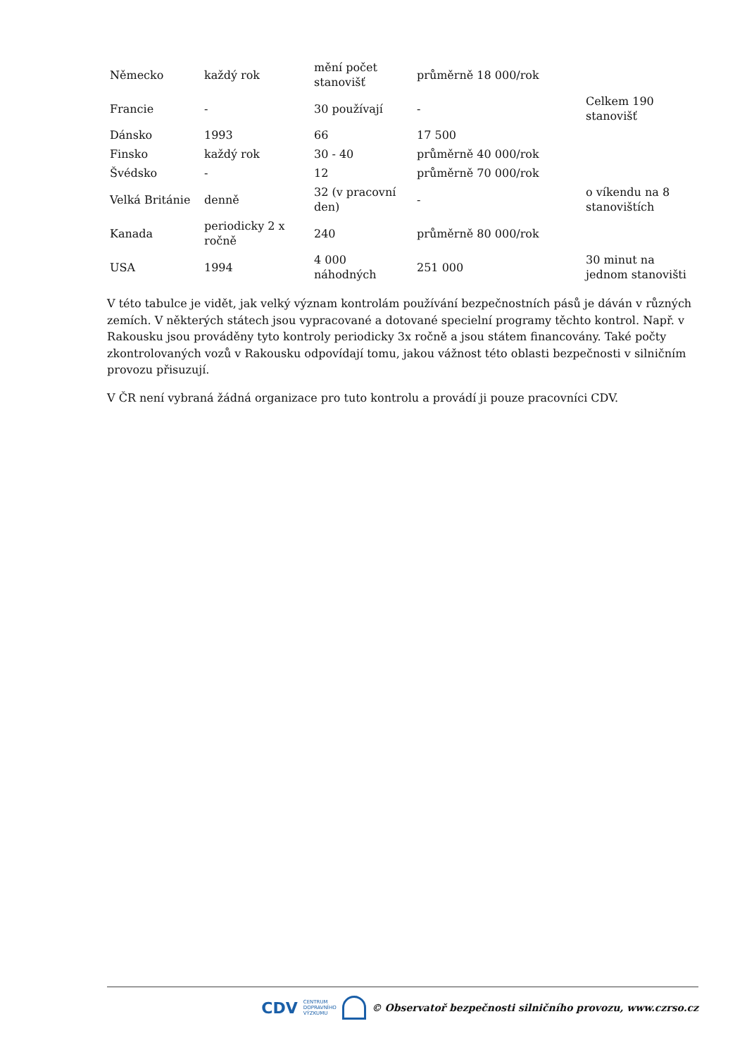| Německo | každý rok | mění počet stanovišť | průměrně 18 000/rok | |
| Francie | - | 30 používají | - | Celkem 190 stanovišť |
| Dánsko | 1993 | 66 | 17 500 | |
| Finsko | každý rok | 30 - 40 | průměrně 40 000/rok | |
| Švédsko | - | 12 | průměrně 70 000/rok | |
| Velká Británie | denně | 32 (v pracovní den) | - | o víkendu na 8 stanovištích |
| Kanada | periodicky 2 x ročně | 240 | průměrně 80 000/rok | |
| USA | 1994 | 4 000 náhodných | 251 000 | 30 minut na jednom stanovišti |
V této tabulce je vidět, jak velký význam kontrolám používání bezpečnostních pásů je dáván v různých zemích. V některých státech jsou vypracované a dotované specielní programy těchto kontrol. Např. v Rakousku jsou prováděny tyto kontroly periodicky 3x ročně a jsou státem financovány. Také počty zkontrolovaných vozů v Rakousku odpovídají tomu, jakou vážnost této oblasti bezpečnosti v silničním provozu přisuzují.
V ČR není vybraná žádná organizace pro tuto kontrolu a provádí ji pouze pracovníci CDV.
CDV CENTRUM
DOPRAVNÍHO
VÝZKUMU © Observatoř bezpečnosti silničního provozu, www.czrso.cz